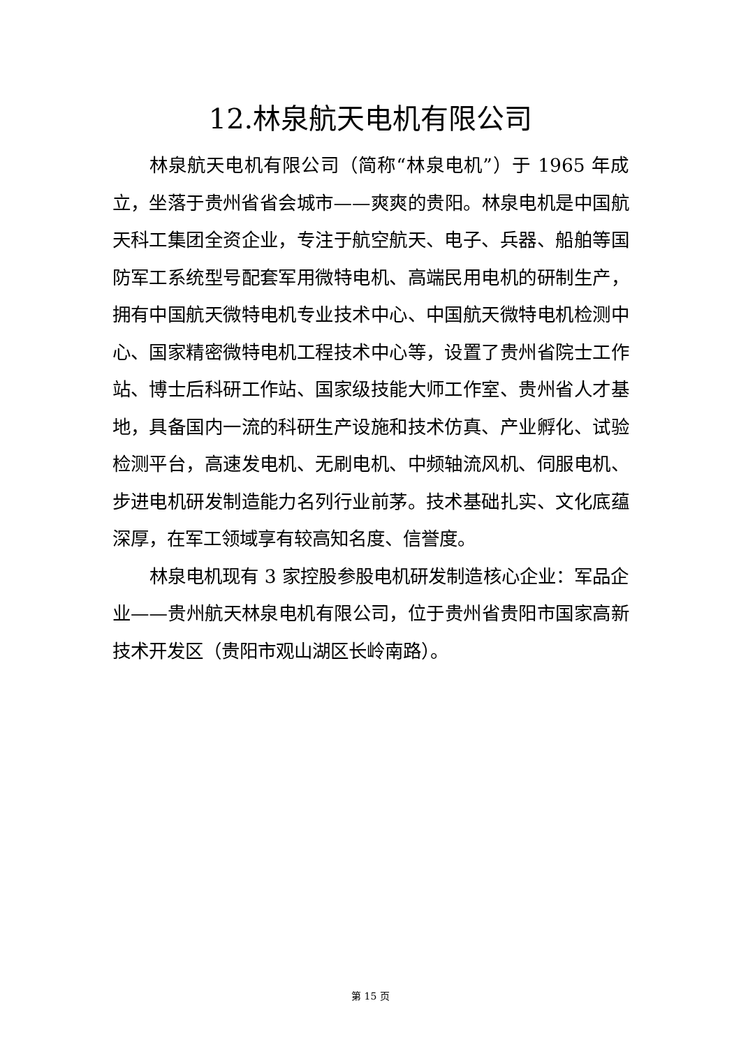12.林泉航天电机有限公司
林泉航天电机有限公司（简称“林泉电机”）于 1965 年成立，坐落于贵州省省会城市——爽爽的贵阳。林泉电机是中国航天科工集团全资企业，专注于航空航天、电子、兵器、船舶等国防军工系统型号配套军用微特电机、高端民用电机的研制生产，拥有中国航天微特电机专业技术中心、中国航天微特电机检测中心、国家精密微特电机工程技术中心等，设置了贵州省院士工作站、博士后科研工作站、国家级技能大师工作室、贵州省人才基地，具备国内一流的科研生产设施和技术仿真、产业孵化、试验检测平台，高速发电机、无刷电机、中频轴流风机、伺服电机、步进电机研发制造能力名列行业前茅。技术基础扎实、文化底蕴深厚，在军工领域享有较高知名度、信誉度。
林泉电机现有 3 家控股参股电机研发制造核心企业：军品企业——贵州航天林泉电机有限公司，位于贵州省贵阳市国家高新技术开发区（贵阳市观山湖区长岭南路）。
第 15 页